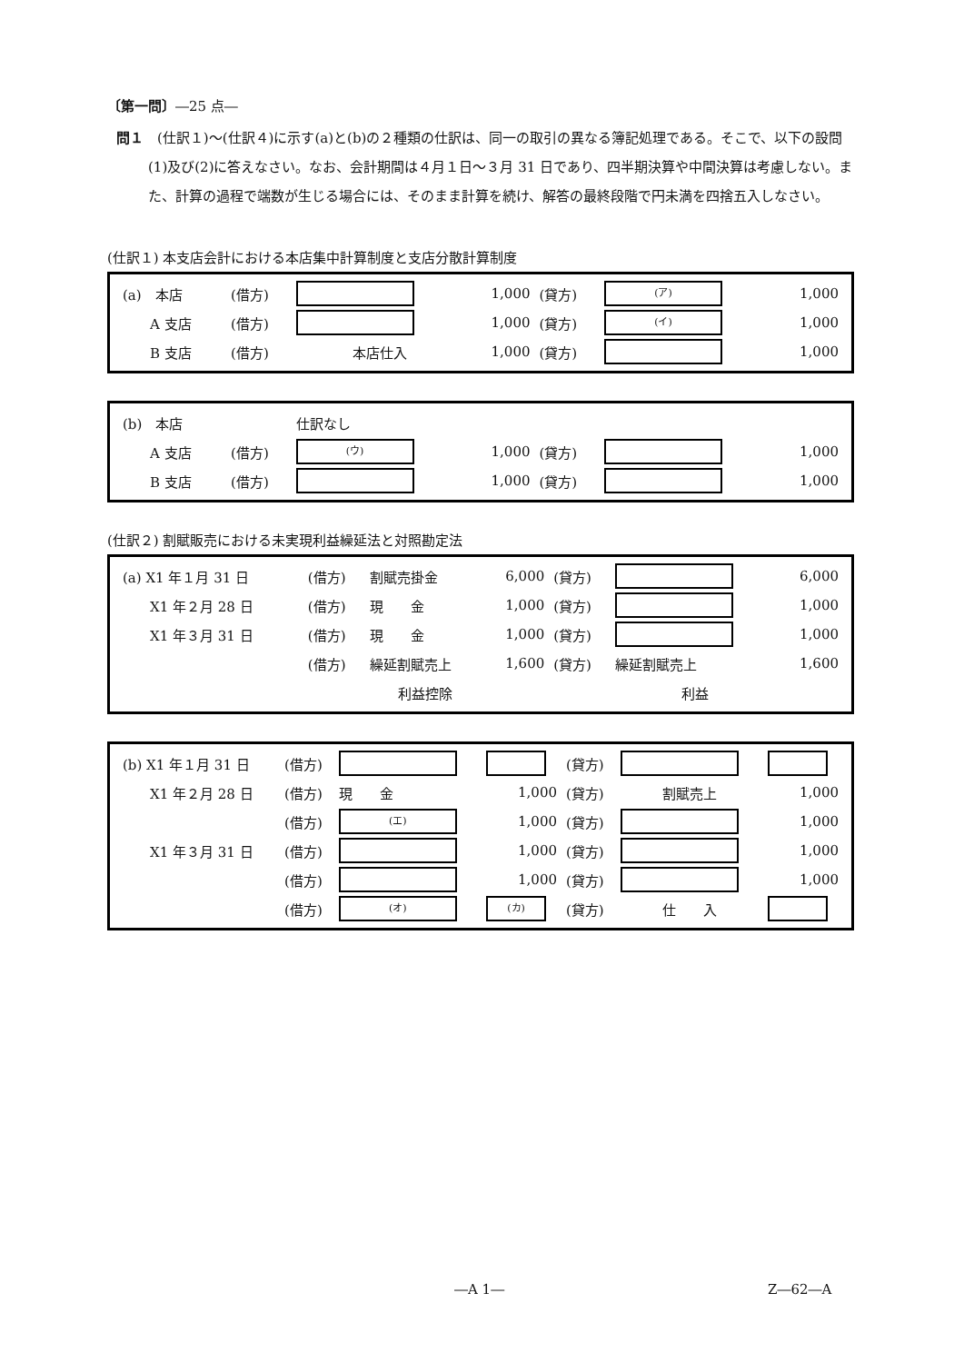〔第一問〕―25 点―
問１　(仕訳１)～(仕訳４)に示す(a)と(b)の２種類の仕訳は、同一の取引の異なる簿記処理である。そこで、以下の設問(1)及び(2)に答えなさい。なお、会計期間は４月１日～３月 31 日であり、四半期決算や中間決算は考慮しない。また、計算の過程で端数が生じる場合には、そのまま計算を続け、解答の最終段階で円未満を四捨五入しなさい。
(仕訳１) 本支店会計における本店集中計算制度と支店分散計算制度
| (a) 本店 | (借方) | | 1,000 | (貸方) | (ア) | 1,000 |
| A 支店 | (借方) | | 1,000 | (貸方) | (イ) | 1,000 |
| B 支店 | (借方) | 本店仕入 | 1,000 | (貸方) | | 1,000 |
| (b) 本店 | | 仕訳なし | | | | |
| A 支店 | (借方) | (ウ) | 1,000 | (貸方) | | 1,000 |
| B 支店 | (借方) | | 1,000 | (貸方) | | 1,000 |
(仕訳２) 割賦販売における未実現利益繰延法と対照勘定法
| (a) X1 年１月 31 日 | (借方) | 割賦売掛金 | 6,000 | (貸方) | | 6,000 |
| X1 年２月 28 日 | (借方) | 現 金 | 1,000 | (貸方) | | 1,000 |
| X1 年３月 31 日 | (借方) | 現 金 | 1,000 | (貸方) | | 1,000 |
| | (借方) | 繰延割賦売上 | 1,600 | (貸方) | 繰延割賦売上 | 1,600 |
| | | 利益控除 | | | 利益 | |
| (b) X1 年１月 31 日 | (借方) | | | (貸方) | | |
| X1 年２月 28 日 | (借方) | 現 金 | 1,000 | (貸方) | 割賦売上 | 1,000 |
| | (借方) | (エ) | 1,000 | (貸方) | | 1,000 |
| X1 年３月 31 日 | (借方) | | 1,000 | (貸方) | | 1,000 |
| | (借方) | | 1,000 | (貸方) | | 1,000 |
| | (借方) | (オ) | (カ) | (貸方) | 仕 入 | |
―A 1― Z―62―A